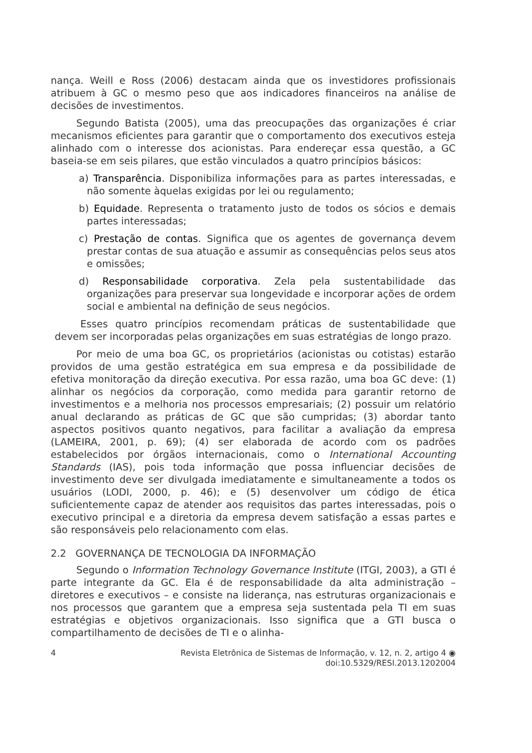nança. Weill e Ross (2006) destacam ainda que os investidores profissionais atribuem à GC o mesmo peso que aos indicadores financeiros na análise de decisões de investimentos.
Segundo Batista (2005), uma das preocupações das organizações é criar mecanismos eficientes para garantir que o comportamento dos executivos esteja alinhado com o interesse dos acionistas. Para endereçar essa questão, a GC baseia-se em seis pilares, que estão vinculados a quatro princípios básicos:
a) Transparência. Disponibiliza informações para as partes interessadas, e não somente àquelas exigidas por lei ou regulamento;
b) Equidade. Representa o tratamento justo de todos os sócios e demais partes interessadas;
c) Prestação de contas. Significa que os agentes de governança devem prestar contas de sua atuação e assumir as consequências pelos seus atos e omissões;
d) Responsabilidade corporativa. Zela pela sustentabilidade das organizações para preservar sua longevidade e incorporar ações de ordem social e ambiental na definição de seus negócios.
Esses quatro princípios recomendam práticas de sustentabilidade que devem ser incorporadas pelas organizações em suas estratégias de longo prazo.
Por meio de uma boa GC, os proprietários (acionistas ou cotistas) estarão providos de uma gestão estratégica em sua empresa e da possibilidade de efetiva monitoração da direção executiva. Por essa razão, uma boa GC deve: (1) alinhar os negócios da corporação, como medida para garantir retorno de investimentos e a melhoria nos processos empresariais; (2) possuir um relatório anual declarando as práticas de GC que são cumpridas; (3) abordar tanto aspectos positivos quanto negativos, para facilitar a avaliação da empresa (LAMEIRA, 2001, p. 69); (4) ser elaborada de acordo com os padrões estabelecidos por órgãos internacionais, como o International Accounting Standards (IAS), pois toda informação que possa influenciar decisões de investimento deve ser divulgada imediatamente e simultaneamente a todos os usuários (LODI, 2000, p. 46); e (5) desenvolver um código de ética suficientemente capaz de atender aos requisitos das partes interessadas, pois o executivo principal e a diretoria da empresa devem satisfação a essas partes e são responsáveis pelo relacionamento com elas.
2.2 GOVERNANÇA DE TECNOLOGIA DA INFORMAÇÃO
Segundo o Information Technology Governance Institute (ITGI, 2003), a GTI é parte integrante da GC. Ela é de responsabilidade da alta administração – diretores e executivos – e consiste na liderança, nas estruturas organizacionais e nos processos que garantem que a empresa seja sustentada pela TI em suas estratégias e objetivos organizacionais. Isso significa que a GTI busca o compartilhamento de decisões de TI e o alinha-
4 Revista Eletrônica de Sistemas de Informação, v. 12, n. 2, artigo 4 ◉
doi:10.5329/RESI.2013.1202004